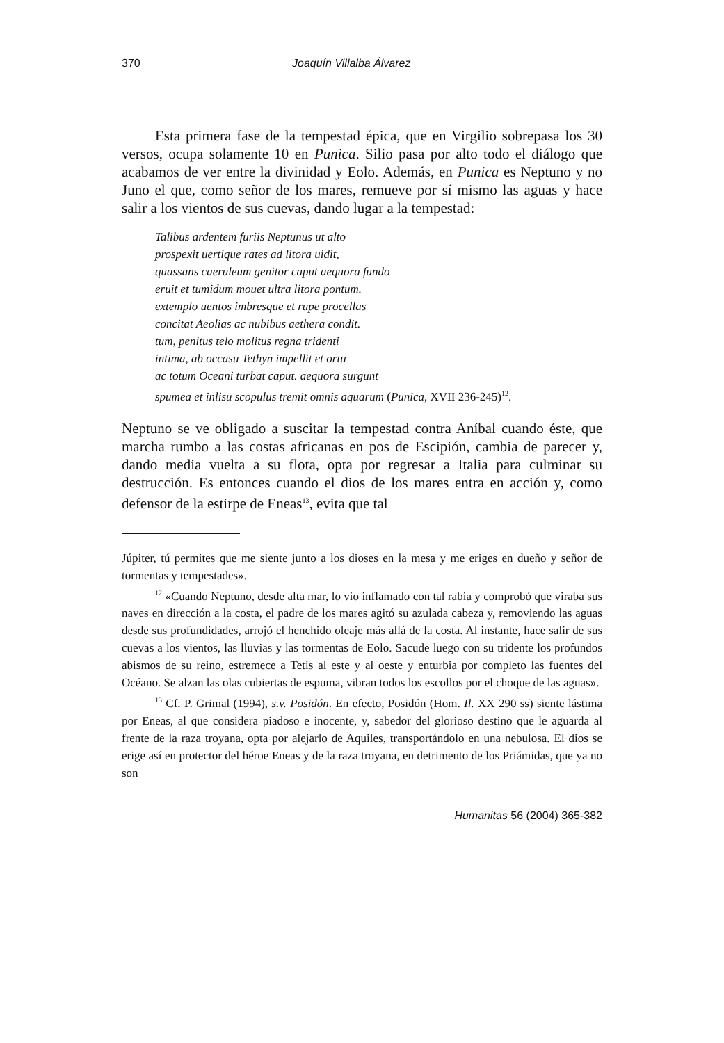370 Joaquín Villalba Álvarez
Esta primera fase de la tempestad épica, que en Virgilio sobrepasa los 30 versos, ocupa solamente 10 en Punica. Silio pasa por alto todo el diálogo que acabamos de ver entre la divinidad y Eolo. Además, en Punica es Neptuno y no Juno el que, como señor de los mares, remueve por sí mismo las aguas y hace salir a los vientos de sus cuevas, dando lugar a la tempestad:
Talibus ardentem furiis Neptunus ut alto
prospexit uertique rates ad litora uidit,
quassans caeruleum genitor caput aequora fundo
eruit et tumidum mouet ultra litora pontum.
extemplo uentos imbresque et rupe procellas
concitat Aeolias ac nubibus aethera condit.
tum, penitus telo molitus regna tridenti
intima, ab occasu Tethyn impellit et ortu
ac totum Oceani turbat caput. aequora surgunt
spumea et inlisu scopulus tremit omnis aquarum (Punica, XVII 236-245)<sup>12</sup>.
Neptuno se ve obligado a suscitar la tempestad contra Aníbal cuando éste, que marcha rumbo a las costas africanas en pos de Escipión, cambia de parecer y, dando media vuelta a su flota, opta por regresar a Italia para culminar su destrucción. Es entonces cuando el dios de los mares entra en acción y, como defensor de la estirpe de Eneas<sup>13</sup>, evita que tal
Júpiter, tú permites que me siente junto a los dioses en la mesa y me eriges en dueño y señor de tormentas y tempestades».
<sup>12</sup> «Cuando Neptuno, desde alta mar, lo vio inflamado con tal rabia y comprobó que viraba sus naves en dirección a la costa, el padre de los mares agitó su azulada cabeza y, removiendo las aguas desde sus profundidades, arrojó el henchido oleaje más allá de la costa. Al instante, hace salir de sus cuevas a los vientos, las lluvias y las tormentas de Eolo. Sacude luego con su tridente los profundos abismos de su reino, estremece a Tetis al este y al oeste y enturbia por completo las fuentes del Océano. Se alzan las olas cubiertas de espuma, vibran todos los escollos por el choque de las aguas».
<sup>13</sup> Cf. P. Grimal (1994), s.v. Posidón. En efecto, Posidón (Hom. Il. XX 290 ss) siente lástima por Eneas, al que considera piadoso e inocente, y, sabedor del glorioso destino que le aguarda al frente de la raza troyana, opta por alejarlo de Aquiles, transportándolo en una nebulosa. El dios se erige así en protector del héroe Eneas y de la raza troyana, en detrimento de los Priámidas, que ya no son
Humanitas 56 (2004) 365-382